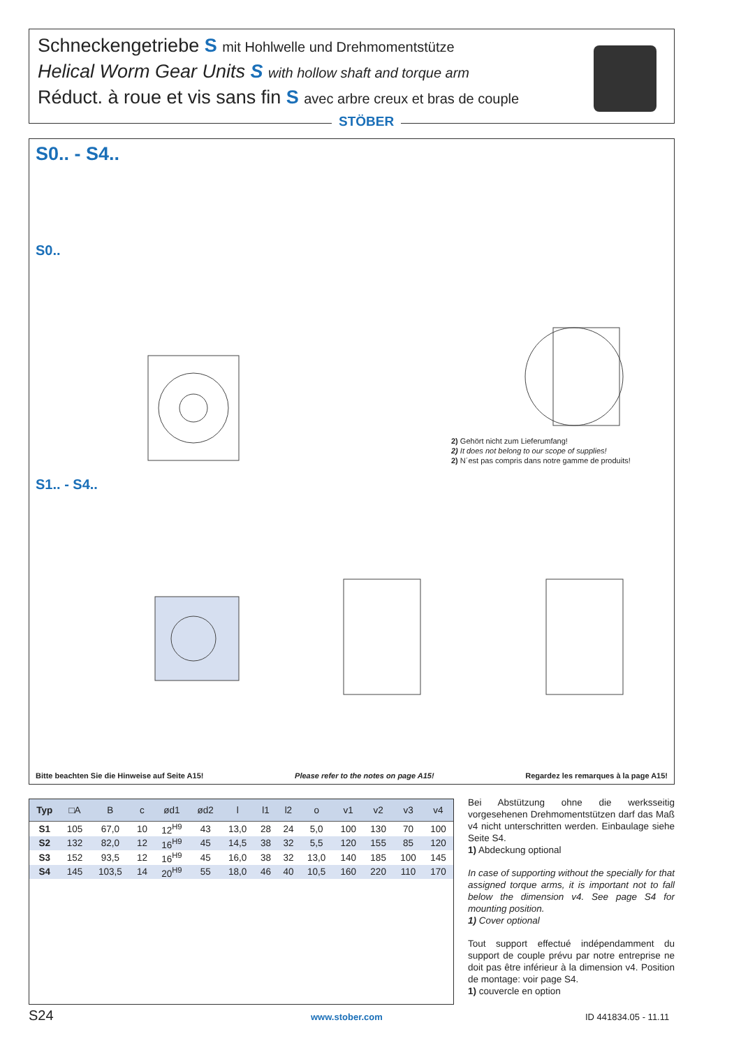Schneckengetriebe S mit Hohlwelle und Drehmomentstütze
Helical Worm Gear Units S with hollow shaft and torque arm
Réduct. à roue et vis sans fin S avec arbre creux et bras de couple
STÖBER
S0.. - S4..
S0..
S1.. - S4..
2) Gehört nicht zum Lieferumfang!
2) It does not belong to our scope of supplies!
2) N´est pas compris dans notre gamme de produits!
Bitte beachten Sie die Hinweise auf Seite A15! Please refer to the notes on page A15! Regardez les remarques à la page A15!
| Typ | □A | B | c | ød1 | ød2 | l | l1 | l2 | o | v1 | v2 | v3 | v4 |
| --- | --- | --- | --- | --- | --- | --- | --- | --- | --- | --- | --- | --- | --- |
| S1 | 105 | 67,0 | 10 | 12<sup>H9</sup> | 43 | 13,0 | 28 | 24 | 5,0 | 100 | 130 | 70 | 100 |
| S2 | 132 | 82,0 | 12 | 16<sup>H9</sup> | 45 | 14,5 | 38 | 32 | 5,5 | 120 | 155 | 85 | 120 |
| S3 | 152 | 93,5 | 12 | 16<sup>H9</sup> | 45 | 16,0 | 38 | 32 | 13,0 | 140 | 185 | 100 | 145 |
| S4 | 145 | 103,5 | 14 | 20<sup>H9</sup> | 55 | 18,0 | 46 | 40 | 10,5 | 160 | 220 | 110 | 170 |
Bei Abstützung ohne die werksseitig vorgesehenen Drehmomentstützen darf das Maß v4 nicht unterschritten werden. Einbaulage siehe Seite S4.
1) Abdeckung optional
In case of supporting without the specially for that assigned torque arms, it is important not to fall below the dimension v4. See page S4 for mounting position.
1) Cover optional
Tout support effectué indépendamment du support de couple prévu par notre entreprise ne doit pas être inférieur à la dimension v4. Position de montage: voir page S4.
1) couvercle en option
S24 www.stober.com ID 441834.05 - 11.11